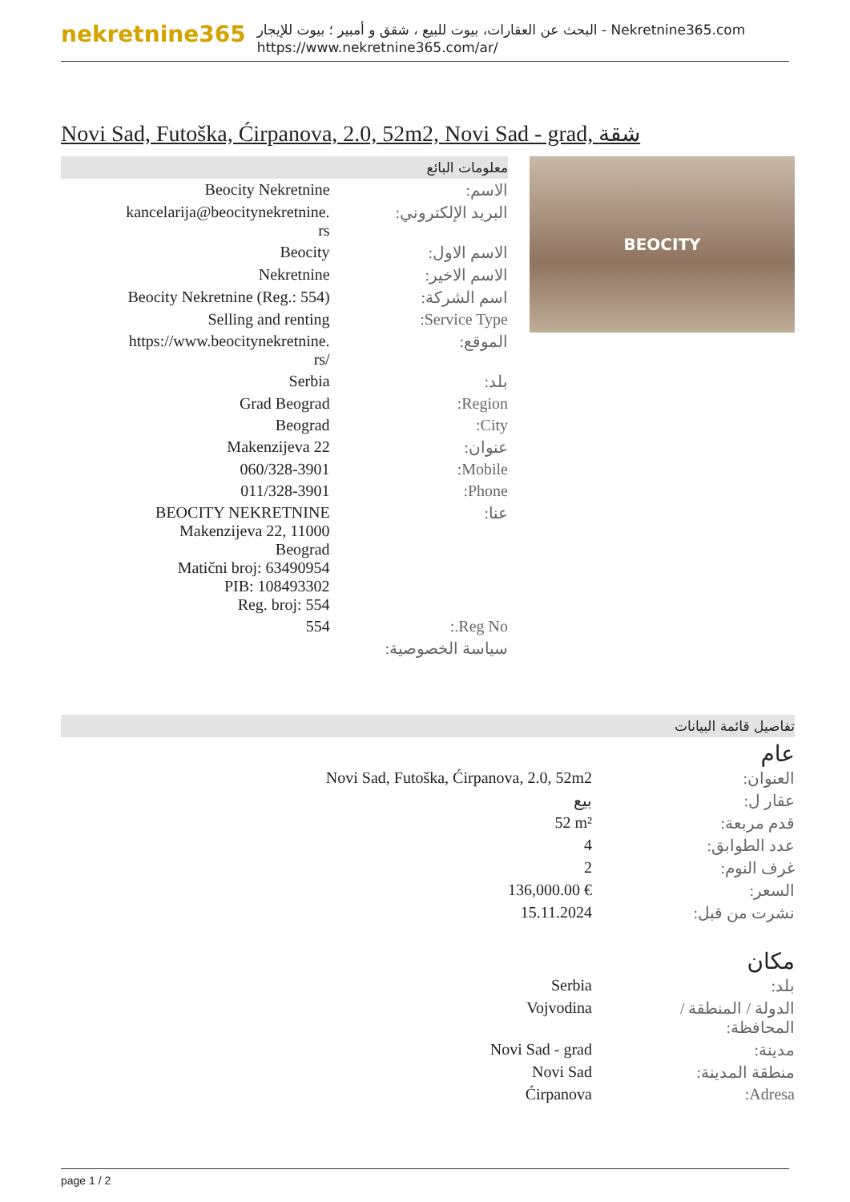nekretnine365
البحث عن العقارات، بيوت للبيع ، شقق و أمبير ؛ بيوت للإيجار - Nekretnine365.com
https://www.nekretnine365.com/ar/
Novi Sad, Futoška, Ćirpanova, 2.0, 52m2, Novi Sad - grad, شقة
معلومات البائع
| Beocity Nekretnine | الاسم: |
| kancelarija@beocitynekretnine. rs | البريد الإلكتروني: |
| Beocity | الاسم الاول: |
| Nekretnine | الاسم الاخير: |
| Beocity Nekretnine (Reg.: 554) | اسم الشركة: |
| Selling and renting | Service Type: |
| https://www.beocitynekretnine. rs/ | الموقع: |
| Serbia | بلد: |
| Grad Beograd | Region: |
| Beograd | City: |
| Makenzijeva 22 | عنوان: |
| 060/328-3901 | Mobile: |
| 011/328-3901 | Phone: |
| BEOCITY NEKRETNINE Makenzijeva 22, 11000 Beograd Matični broj: 63490954 PIB: 108493302 Reg. broj: 554 | عنا: |
| 554 | Reg No.: |
| | سياسة الخصوصية: |
BEOCITY
تفاصيل قائمة البيانات
عام
| Novi Sad, Futoška, Ćirpanova, 2.0, 52m2 | العنوان: |
| بيع | عقار ل: |
| 52 m² | قدم مربعة: |
| 4 | عدد الطوابق: |
| 2 | غرف النوم: |
| 136,000.00 € | السعر: |
| 15.11.2024 | نشرت من قبل: |
مكان
| Serbia | بلد: |
| Vojvodina | الدولة / المنطقة / المحافظة: |
| Novi Sad - grad | مدينة: |
| Novi Sad | منطقة المدينة: |
| Ćirpanova | Adresa: |
page 1 / 2